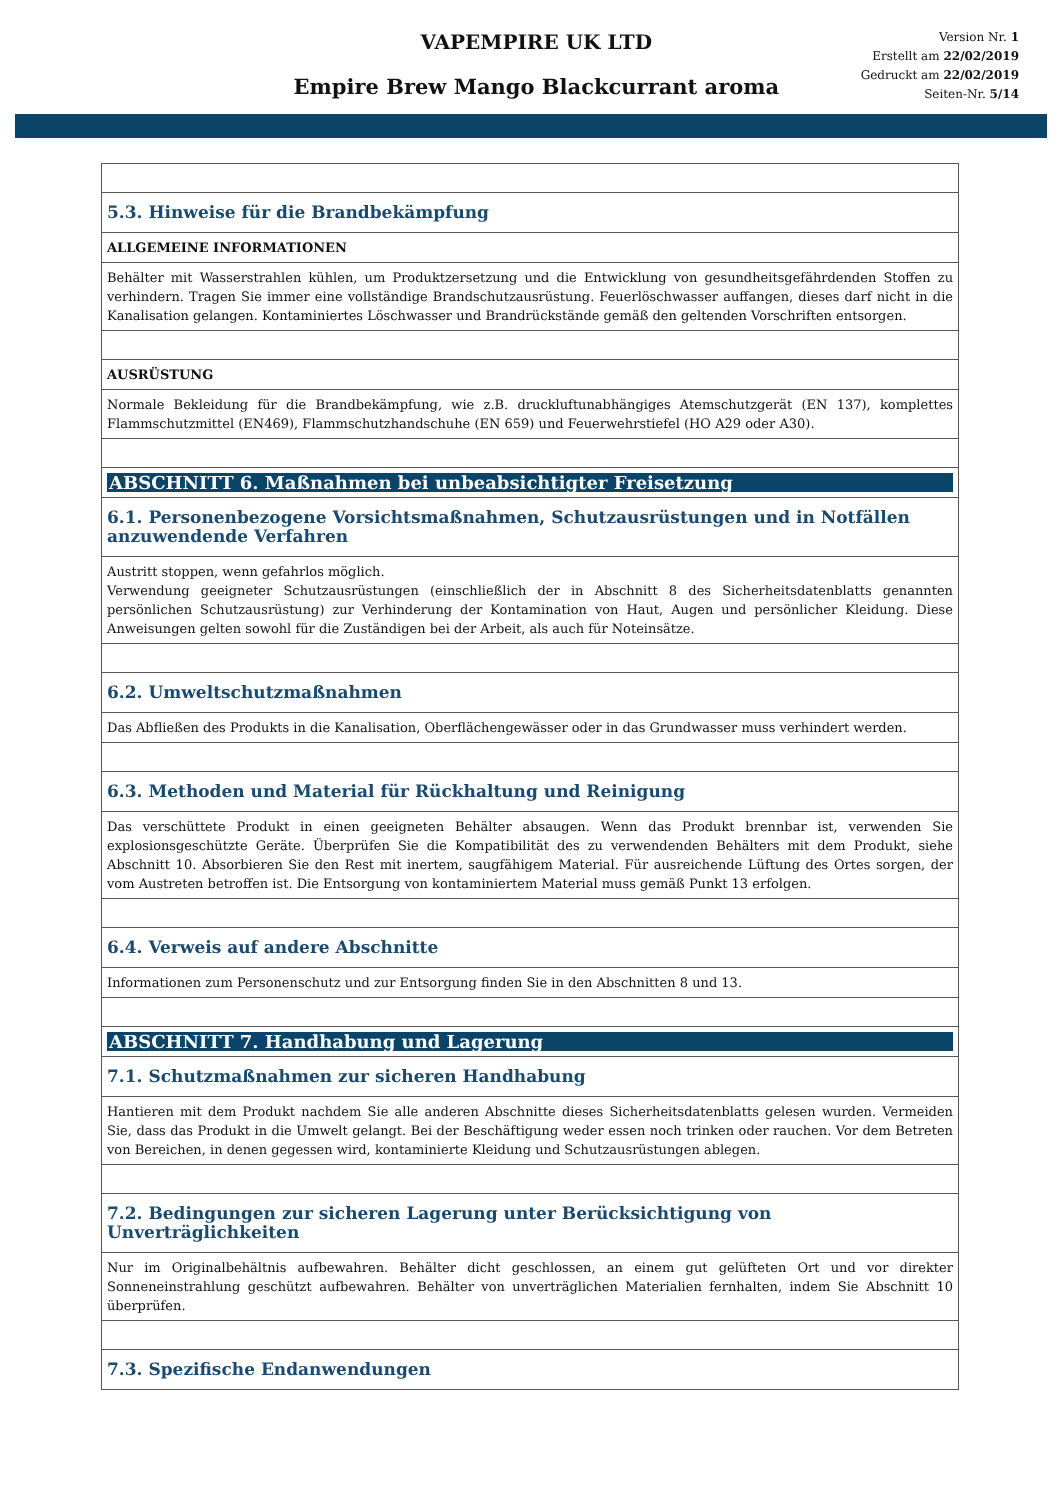VAPEMPIRE UK LTD
Empire Brew Mango Blackcurrant aroma
Version Nr. 1
Erstellt am 22/02/2019
Gedruckt am 22/02/2019
Seiten-Nr. 5/14
| 5.3. Hinweise für die Brandbekämpfung |
| ALLGEMEINE INFORMATIONEN |
| Behälter mit Wasserstrahlen kühlen, um Produktzersetzung und die Entwicklung von gesundheitsgefährdenden Stoffen zu verhindern. Tragen Sie immer eine vollständige Brandschutzausrüstung. Feuerlöschwasser auffangen, dieses darf nicht in die Kanalisation gelangen. Kontaminiertes Löschwasser und Brandrückstände gemäß den geltenden Vorschriften entsorgen. |
| AUSRÜSTUNG |
| Normale Bekleidung für die Brandbekämpfung, wie z.B. druckluftunabhängiges Atemschutzgerät (EN 137), komplettes Flammschutzmittel (EN469), Flammschutzhandschuhe (EN 659) und Feuerwehrstiefel (HO A29 oder A30). |
| ABSCHNITT 6. Maßnahmen bei unbeabsichtigter Freisetzung |
| 6.1. Personenbezogene Vorsichtsmaßnahmen, Schutzausrüstungen und in Notfällen anzuwendende Verfahren |
| Austritt stoppen, wenn gefahrlos möglich. Verwendung geeigneter Schutzausrüstungen (einschließlich der in Abschnitt 8 des Sicherheitsdatenblatts genannten persönlichen Schutzausrüstung) zur Verhinderung der Kontamination von Haut, Augen und persönlicher Kleidung. Diese Anweisungen gelten sowohl für die Zuständigen bei der Arbeit, als auch für Noteinsätze. |
| 6.2. Umweltschutzmaßnahmen |
| Das Abfließen des Produkts in die Kanalisation, Oberflächengewässer oder in das Grundwasser muss verhindert werden. |
| 6.3. Methoden und Material für Rückhaltung und Reinigung |
| Das verschüttete Produkt in einen geeigneten Behälter absaugen. Wenn das Produkt brennbar ist, verwenden Sie explosionsgeschützte Geräte. Überprüfen Sie die Kompatibilität des zu verwendenden Behälters mit dem Produkt, siehe Abschnitt 10. Absorbieren Sie den Rest mit inertem, saugfähigem Material. Für ausreichende Lüftung des Ortes sorgen, der vom Austreten betroffen ist. Die Entsorgung von kontaminiertem Material muss gemäß Punkt 13 erfolgen. |
| 6.4. Verweis auf andere Abschnitte |
| Informationen zum Personenschutz und zur Entsorgung finden Sie in den Abschnitten 8 und 13. |
| ABSCHNITT 7. Handhabung und Lagerung |
| 7.1. Schutzmaßnahmen zur sicheren Handhabung |
| Hantieren mit dem Produkt nachdem Sie alle anderen Abschnitte dieses Sicherheitsdatenblatts gelesen wurden. Vermeiden Sie, dass das Produkt in die Umwelt gelangt. Bei der Beschäftigung weder essen noch trinken oder rauchen. Vor dem Betreten von Bereichen, in denen gegessen wird, kontaminierte Kleidung und Schutzausrüstungen ablegen. |
| 7.2. Bedingungen zur sicheren Lagerung unter Berücksichtigung von Unverträglichkeiten |
| Nur im Originalbehältnis aufbewahren. Behälter dicht geschlossen, an einem gut gelüfteten Ort und vor direkter Sonneneinstrahlung geschützt aufbewahren. Behälter von unverträglichen Materialien fernhalten, indem Sie Abschnitt 10 überprüfen. |
| 7.3. Spezifische Endanwendungen |